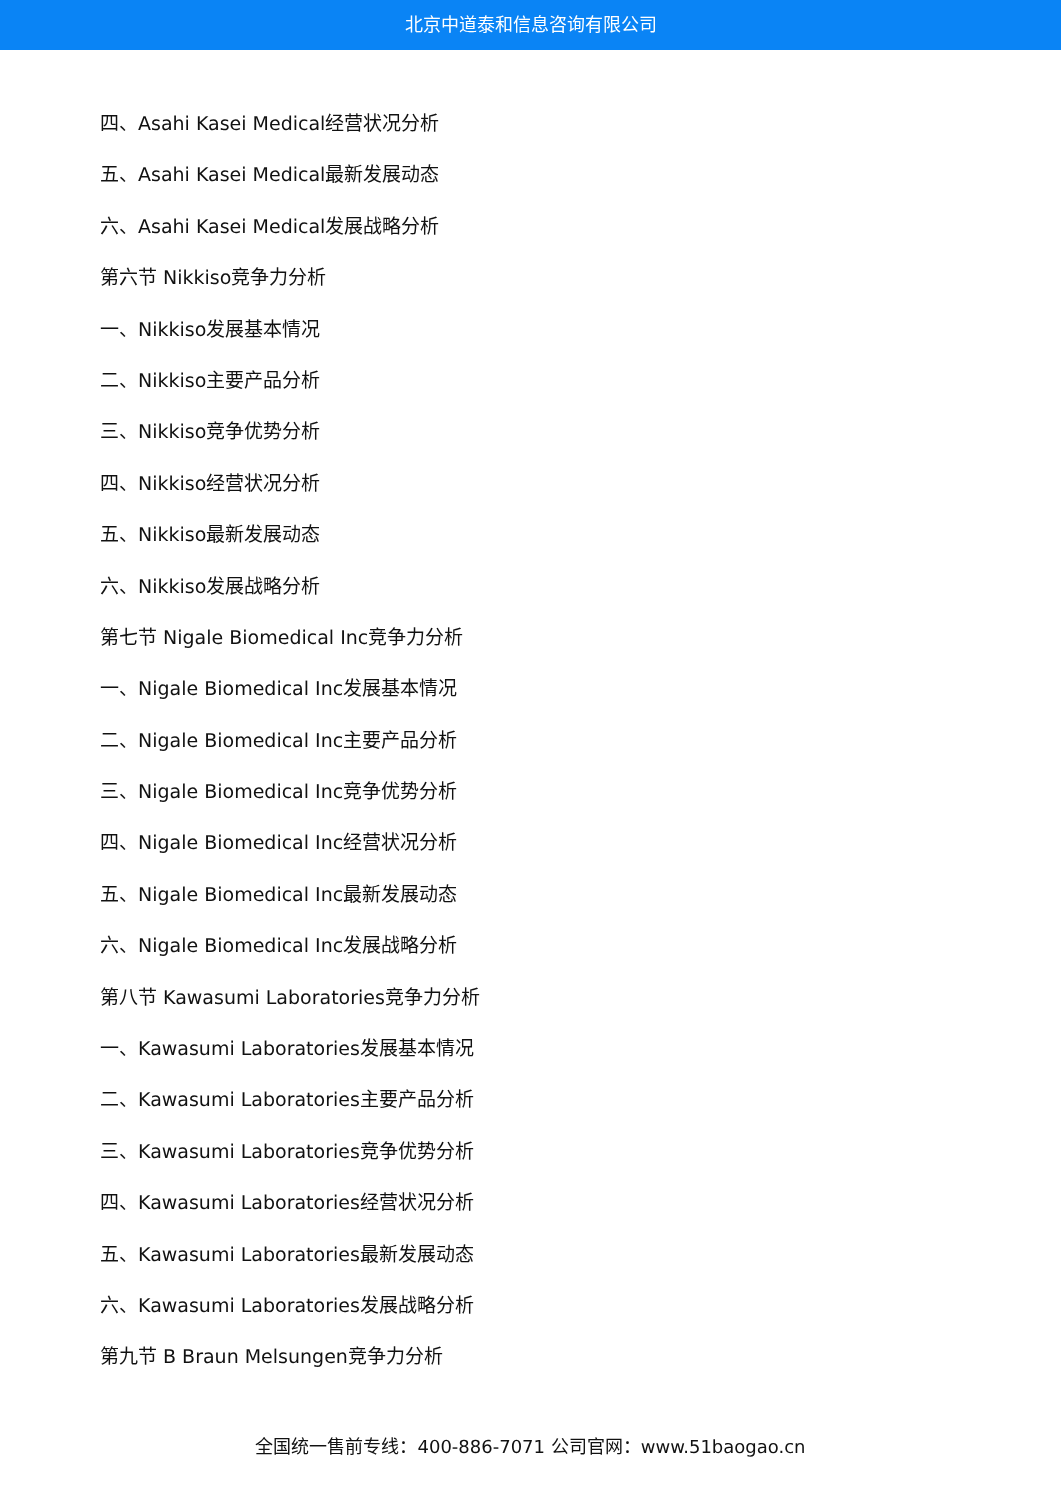北京中道泰和信息咨询有限公司
四、Asahi Kasei Medical经营状况分析
五、Asahi Kasei Medical最新发展动态
六、Asahi Kasei Medical发展战略分析
第六节 Nikkiso竞争力分析
一、Nikkiso发展基本情况
二、Nikkiso主要产品分析
三、Nikkiso竞争优势分析
四、Nikkiso经营状况分析
五、Nikkiso最新发展动态
六、Nikkiso发展战略分析
第七节 Nigale Biomedical Inc竞争力分析
一、Nigale Biomedical Inc发展基本情况
二、Nigale Biomedical Inc主要产品分析
三、Nigale Biomedical Inc竞争优势分析
四、Nigale Biomedical Inc经营状况分析
五、Nigale Biomedical Inc最新发展动态
六、Nigale Biomedical Inc发展战略分析
第八节 Kawasumi Laboratories竞争力分析
一、Kawasumi Laboratories发展基本情况
二、Kawasumi Laboratories主要产品分析
三、Kawasumi Laboratories竞争优势分析
四、Kawasumi Laboratories经营状况分析
五、Kawasumi Laboratories最新发展动态
六、Kawasumi Laboratories发展战略分析
第九节 B Braun Melsungen竞争力分析
全国统一售前专线：400-886-7071 公司官网：www.51baogao.cn